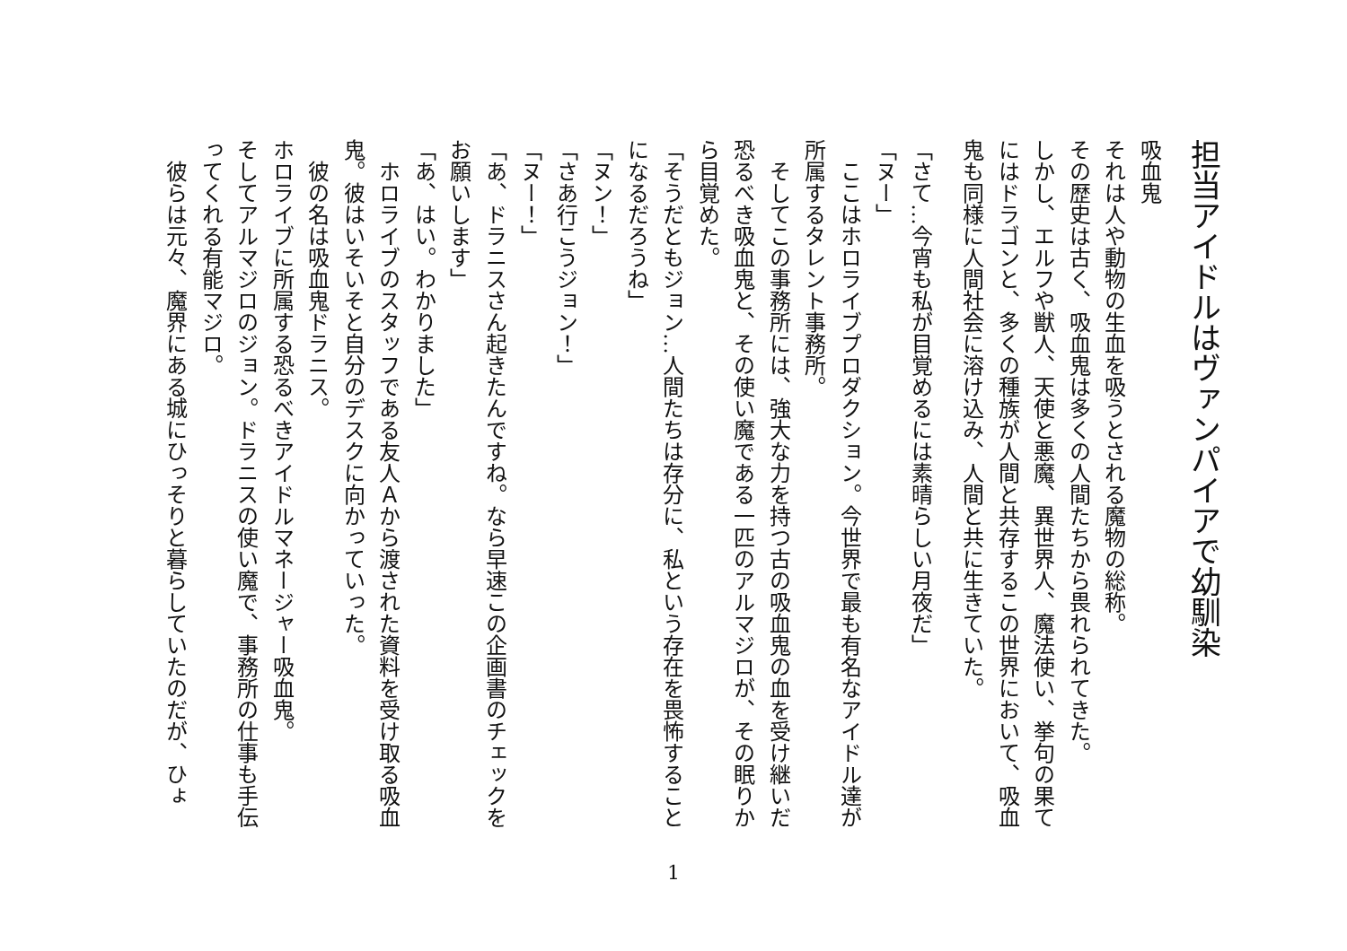担当アイドルはヴァンパイアで幼馴染
吸血鬼
それは人や動物の生血を吸うとされる魔物の総称。
その歴史は古く、吸血鬼は多くの人間たちから畏れられてきた。
しかし、エルフや獣人、天使と悪魔、異世界人、魔法使い、挙句の果てにはドラゴンと、多くの種族が人間と共存するこの世界において、吸血鬼も同様に人間社会に溶け込み、人間と共に生きていた。
「さて…今宵も私が目覚めるには素晴らしい月夜だ」
「ヌー」
　ここはホロライブプロダクション。今世界で最も有名なアイドル達が所属するタレント事務所。
　そしてこの事務所には、強大な力を持つ古の吸血鬼の血を受け継いだ恐るべき吸血鬼と、その使い魔である一匹のアルマジロが、その眠りから目覚めた。
「そうだともジョン…人間たちは存分に、私という存在を畏怖することになるだろうね」
「ヌン！」
「さあ行こうジョン！」
「ヌー！」
「あ、ドラニスさん起きたんですね。なら早速この企画書のチェックをお願いします」
「あ、はい。わかりました」
　ホロライブのスタッフである友人Ａから渡された資料を受け取る吸血鬼。彼はいそいそと自分のデスクに向かっていった。
　彼の名は吸血鬼ドラニス。
ホロライブに所属する恐るべきアイドルマネージャー吸血鬼。
そしてアルマジロのジョン。ドラニスの使い魔で、事務所の仕事も手伝ってくれる有能マジロ。
　彼らは元々、魔界にある城にひっそりと暮らしていたのだが、ひょ
1